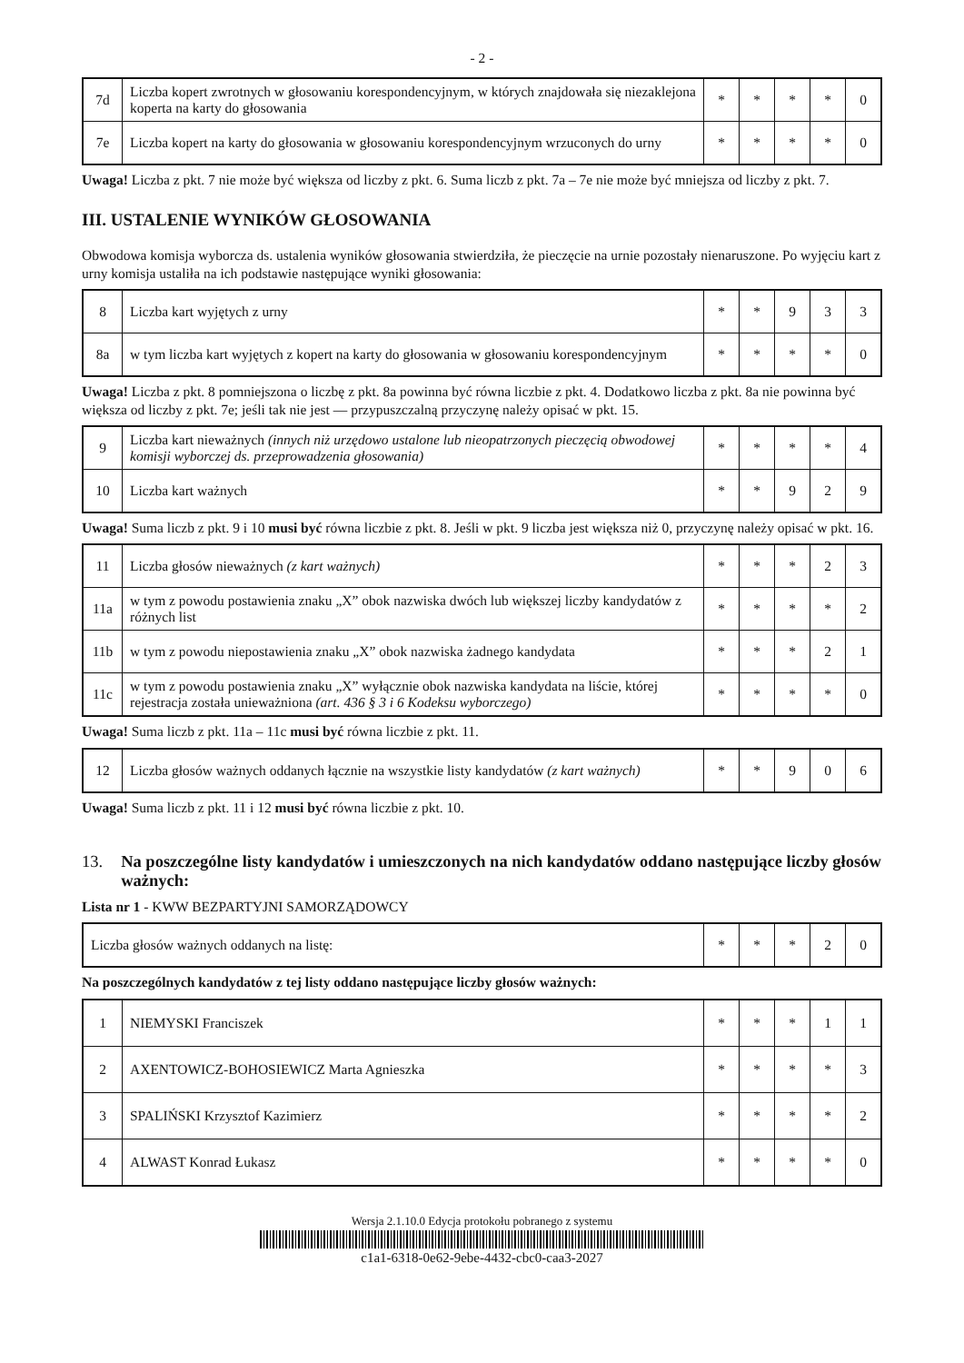- 2 -
| 7d | Liczba kopert zwrotnych w głosowaniu korespondencyjnym, w których znajdowała się niezaklejona koperta na karty do głosowania | * | * | * | * | 0 |
| 7e | Liczba kopert na karty do głosowania w głosowaniu korespondencyjnym wrzuconych do urny | * | * | * | * | 0 |
Uwaga! Liczba z pkt. 7 nie może być większa od liczby z pkt. 6. Suma liczb z pkt. 7a – 7e nie może być mniejsza od liczby z pkt. 7.
III. USTALENIE WYNIKÓW GŁOSOWANIA
Obwodowa komisja wyborcza ds. ustalenia wyników głosowania stwierdziła, że pieczęcie na urnie pozostały nienaruszone. Po wyjęciu kart z urny komisja ustaliła na ich podstawie następujące wyniki głosowania:
| 8 | Liczba kart wyjętych z urny | * | * | 9 | 3 | 3 |
| 8a | w tym liczba kart wyjętych z kopert na karty do głosowania w głosowaniu korespondencyjnym | * | * | * | * | 0 |
Uwaga! Liczba z pkt. 8 pomniejszona o liczbę z pkt. 8a powinna być równa liczbie z pkt. 4. Dodatkowo liczba z pkt. 8a nie powinna być większa od liczby z pkt. 7e; jeśli tak nie jest — przypuszczalną przyczynę należy opisać w pkt. 15.
| 9 | Liczba kart nieważnych (innych niż urzędowo ustalone lub nieopatrzonych pieczęcią obwodowej komisji wyborczej ds. przeprowadzenia głosowania) | * | * | * | * | 4 |
| 10 | Liczba kart ważnych | * | * | 9 | 2 | 9 |
Uwaga! Suma liczb z pkt. 9 i 10 musi być równa liczbie z pkt. 8. Jeśli w pkt. 9 liczba jest większa niż 0, przyczynę należy opisać w pkt. 16.
| 11 | Liczba głosów nieważnych (z kart ważnych) | * | * | * | 2 | 3 |
| 11a | w tym z powodu postawienia znaku „X” obok nazwiska dwóch lub większej liczby kandydatów z różnych list | * | * | * | * | 2 |
| 11b | w tym z powodu niepostawienia znaku „X” obok nazwiska żadnego kandydata | * | * | * | 2 | 1 |
| 11c | w tym z powodu postawienia znaku „X” wyłącznie obok nazwiska kandydata na liście, której rejestracja została unieważniona (art. 436 § 3 i 6 Kodeksu wyborczego) | * | * | * | * | 0 |
Uwaga! Suma liczb z pkt. 11a – 11c musi być równa liczbie z pkt. 11.
| 12 | Liczba głosów ważnych oddanych łącznie na wszystkie listy kandydatów (z kart ważnych) | * | * | 9 | 0 | 6 |
Uwaga! Suma liczb z pkt. 11 i 12 musi być równa liczbie z pkt. 10.
13. Na poszczególne listy kandydatów i umieszczonych na nich kandydatów oddano następujące liczby głosów ważnych:
Lista nr 1 - KWW BEZPARTYJNI SAMORZĄDOWCY
| Liczba głosów ważnych oddanych na listę: | * | * | * | 2 | 0 |
Na poszczególnych kandydatów z tej listy oddano następujące liczby głosów ważnych:
| 1 | NIEMYSKI Franciszek | * | * | * | 1 | 1 |
| 2 | AXENTOWICZ-BOHOSIEWICZ Marta Agnieszka | * | * | * | * | 3 |
| 3 | SPALIŃSKI Krzysztof Kazimierz | * | * | * | * | 2 |
| 4 | ALWAST Konrad Łukasz | * | * | * | * | 0 |
Wersja 2.1.10.0 Edycja protokołu pobranego z systemu
c1a1-6318-0e62-9ebe-4432-cbc0-caa3-2027